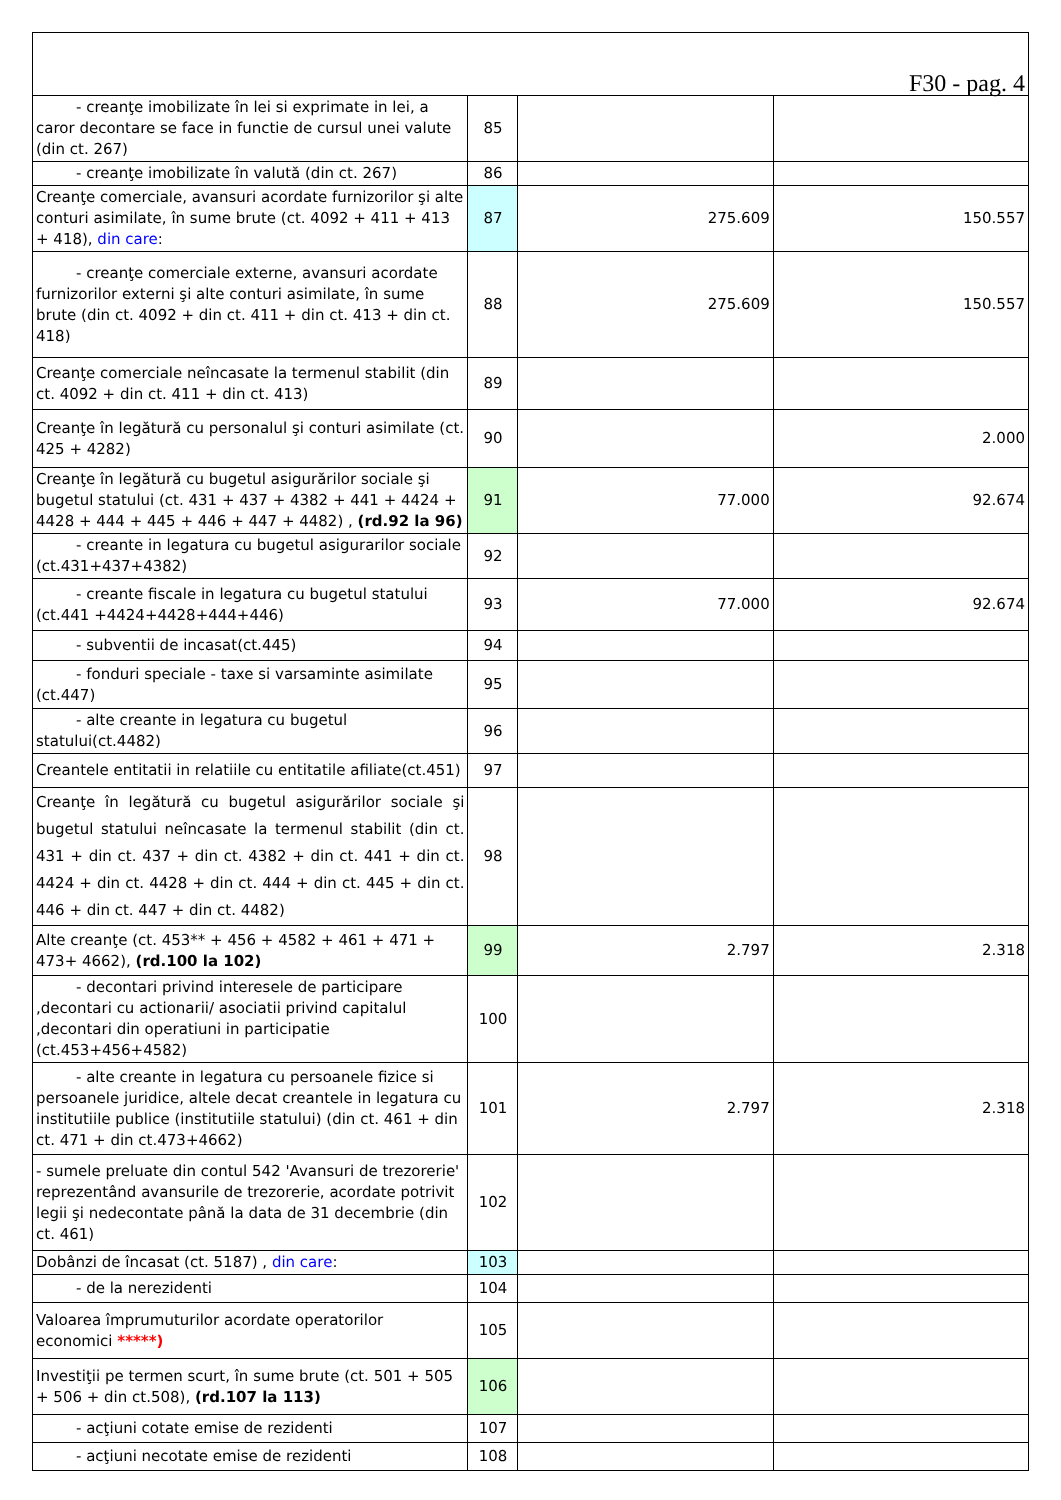| F30 - pag. 4 | | | |
| - creanţe imobilizate în lei si exprimate in lei, a caror decontare se face in functie de cursul unei valute (din ct. 267) | 85 | | |
| - creanţe imobilizate în valută (din ct. 267) | 86 | | |
| Creanţe comerciale, avansuri acordate furnizorilor şi alte conturi asimilate, în sume brute (ct. 4092 + 411 + 413 + 418), din care : | 87 | 275.609 | 150.557 |
| - creanţe comerciale externe, avansuri acordate furnizorilor externi şi alte conturi asimilate, în sume brute (din ct. 4092 + din ct. 411 + din ct. 413 + din ct. 418) | 88 | 275.609 | 150.557 |
| Creanţe comerciale neîncasate la termenul stabilit (din ct. 4092 + din ct. 411 + din ct. 413) | 89 | | |
| Creanţe în legătură cu personalul şi conturi asimilate (ct. 425 + 4282) | 90 | | 2.000 |
| Creanţe în legătură cu bugetul asigurărilor sociale şi bugetul statului (ct. 431 + 437 + 4382 + 441 + 4424 + 4428 + 444 + 445 + 446 + 447 + 4482) , (rd.92 la 96) | 91 | 77.000 | 92.674 |
| - creante in legatura cu bugetul asigurarilor sociale (ct.431+437+4382) | 92 | | |
| - creante fiscale in legatura cu bugetul statului (ct.441 +4424+4428+444+446) | 93 | 77.000 | 92.674 |
| - subventii de incasat(ct.445) | 94 | | |
| - fonduri speciale - taxe si varsaminte asimilate (ct.447) | 95 | | |
| - alte creante in legatura cu bugetul statului(ct.4482) | 96 | | |
| Creantele entitatii in relatiile cu entitatile afiliate(ct.451) | 97 | | |
| Creanţe în legătură cu bugetul asigurărilor sociale şi bugetul statului neîncasate la termenul stabilit (din ct. 431 + din ct. 437 + din ct. 4382 + din ct. 441 + din ct. 4424 + din ct. 4428 + din ct. 444 + din ct. 445 + din ct. 446 + din ct. 447 + din ct. 4482) | 98 | | |
| Alte creanţe (ct. 453** + 456 + 4582 + 461 + 471 + 473+ 4662), (rd.100 la 102) | 99 | 2.797 | 2.318 |
| - decontari privind interesele de participare ,decontari cu actionarii/ asociatii privind capitalul ,decontari din operatiuni in participatie (ct.453+456+4582) | 100 | | |
| - alte creante in legatura cu persoanele fizice si persoanele juridice, altele decat creantele in legatura cu institutiile publice (institutiile statului) (din ct. 461 + din ct. 471 + din ct.473+4662) | 101 | 2.797 | 2.318 |
| - sumele preluate din contul 542 'Avansuri de trezorerie' reprezentând avansurile de trezorerie, acordate potrivit legii şi nedecontate până la data de 31 decembrie (din ct. 461) | 102 | | |
| Dobânzi de încasat (ct. 5187) , din care : | 103 | | |
| - de la nerezidenti | 104 | | |
| Valoarea împrumuturilor acordate operatorilor economici *****) | 105 | | |
| Investiţii pe termen scurt, în sume brute (ct. 501 + 505 + 506 + din ct.508), (rd.107 la 113) | 106 | | |
| - acţiuni cotate emise de rezidenti | 107 | | |
| - acţiuni necotate emise de rezidenti | 108 | | |